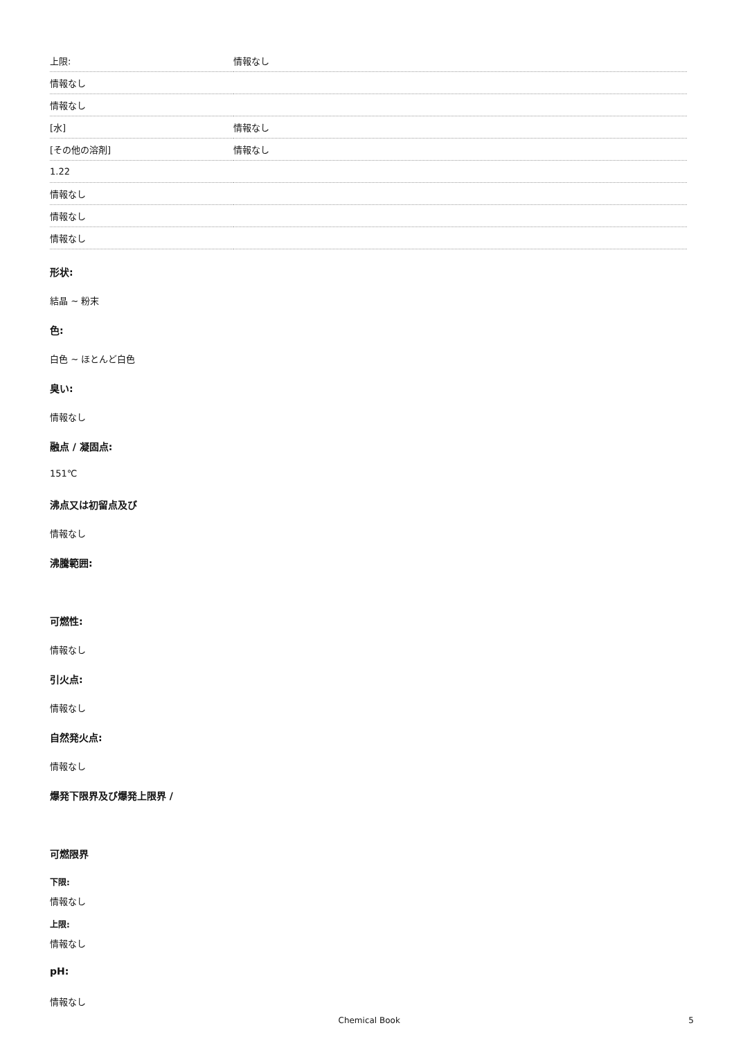| 上限: | 情報なし |
| 情報なし | |
| 情報なし | |
| [水] | 情報なし |
| [その他の溶剤] | 情報なし |
| 1.22 | |
| 情報なし | |
| 情報なし | |
| 情報なし | |
形状:
結晶 ~ 粉末
色:
白色 ~ ほとんど白色
臭い:
情報なし
融点 / 凝固点:
151℃
沸点又は初留点及び
情報なし
沸騰範囲:
可燃性:
情報なし
引火点:
情報なし
自然発火点:
情報なし
爆発下限界及び爆発上限界 /
可燃限界
下限:
情報なし
上限:
情報なし
pH:
情報なし
Chemical Book 5